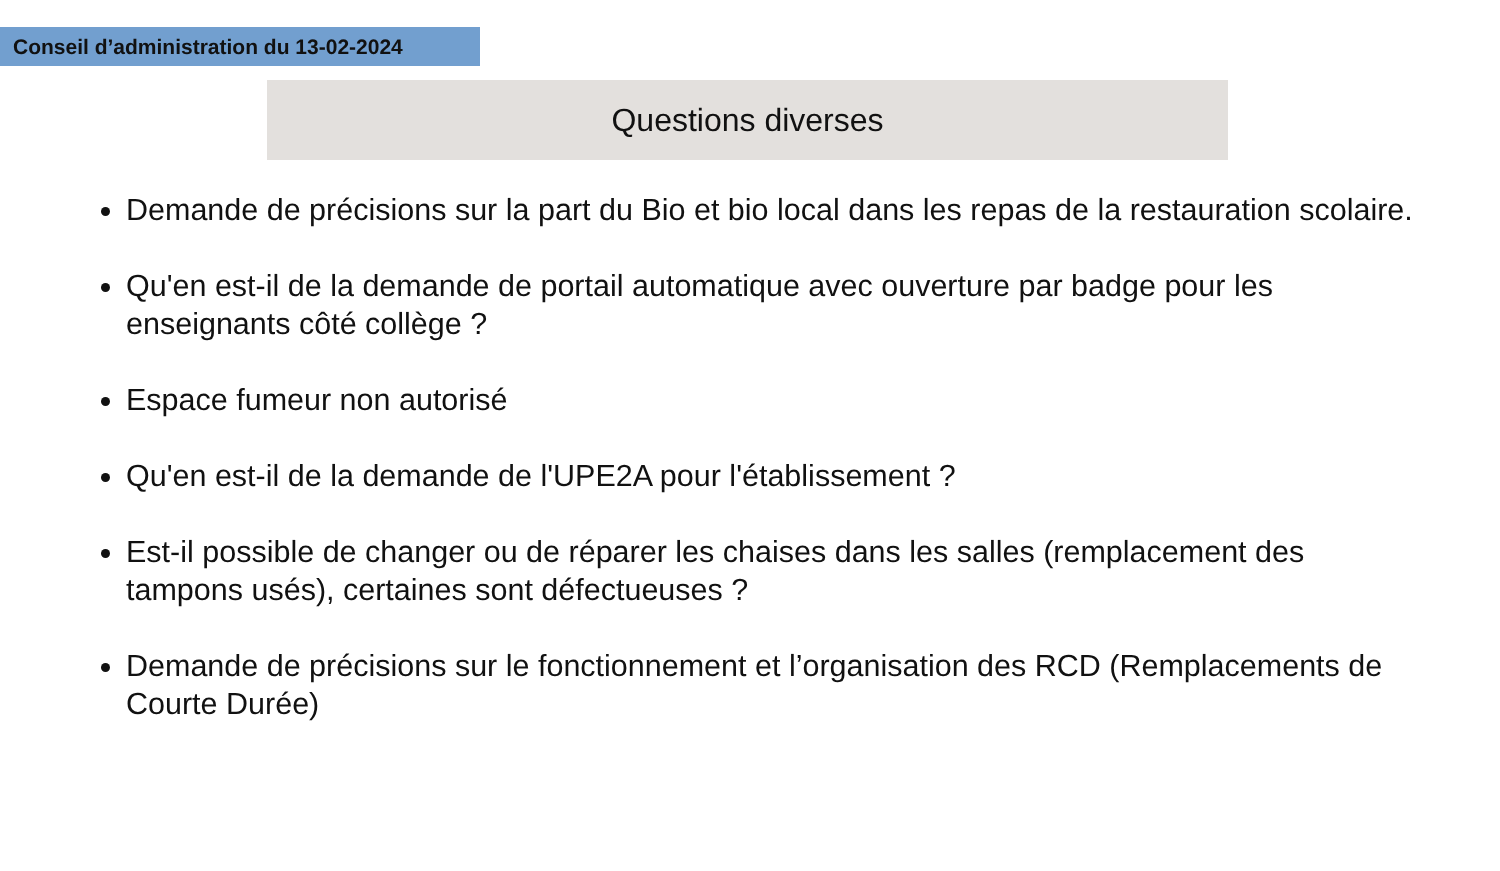Conseil d’administration du 13-02-2024
Questions diverses
Demande de précisions sur la part du Bio et bio local dans les repas de la restauration scolaire.
Qu'en est-il de la demande de portail automatique avec ouverture par badge pour les enseignants côté collège ?
Espace fumeur non autorisé
Qu'en est-il de la demande de l'UPE2A pour l'établissement ?
Est-il possible de changer ou de réparer les chaises dans les salles (remplacement des tampons usés), certaines sont défectueuses ?
Demande de précisions sur le fonctionnement et l’organisation des RCD (Remplacements de Courte Durée)